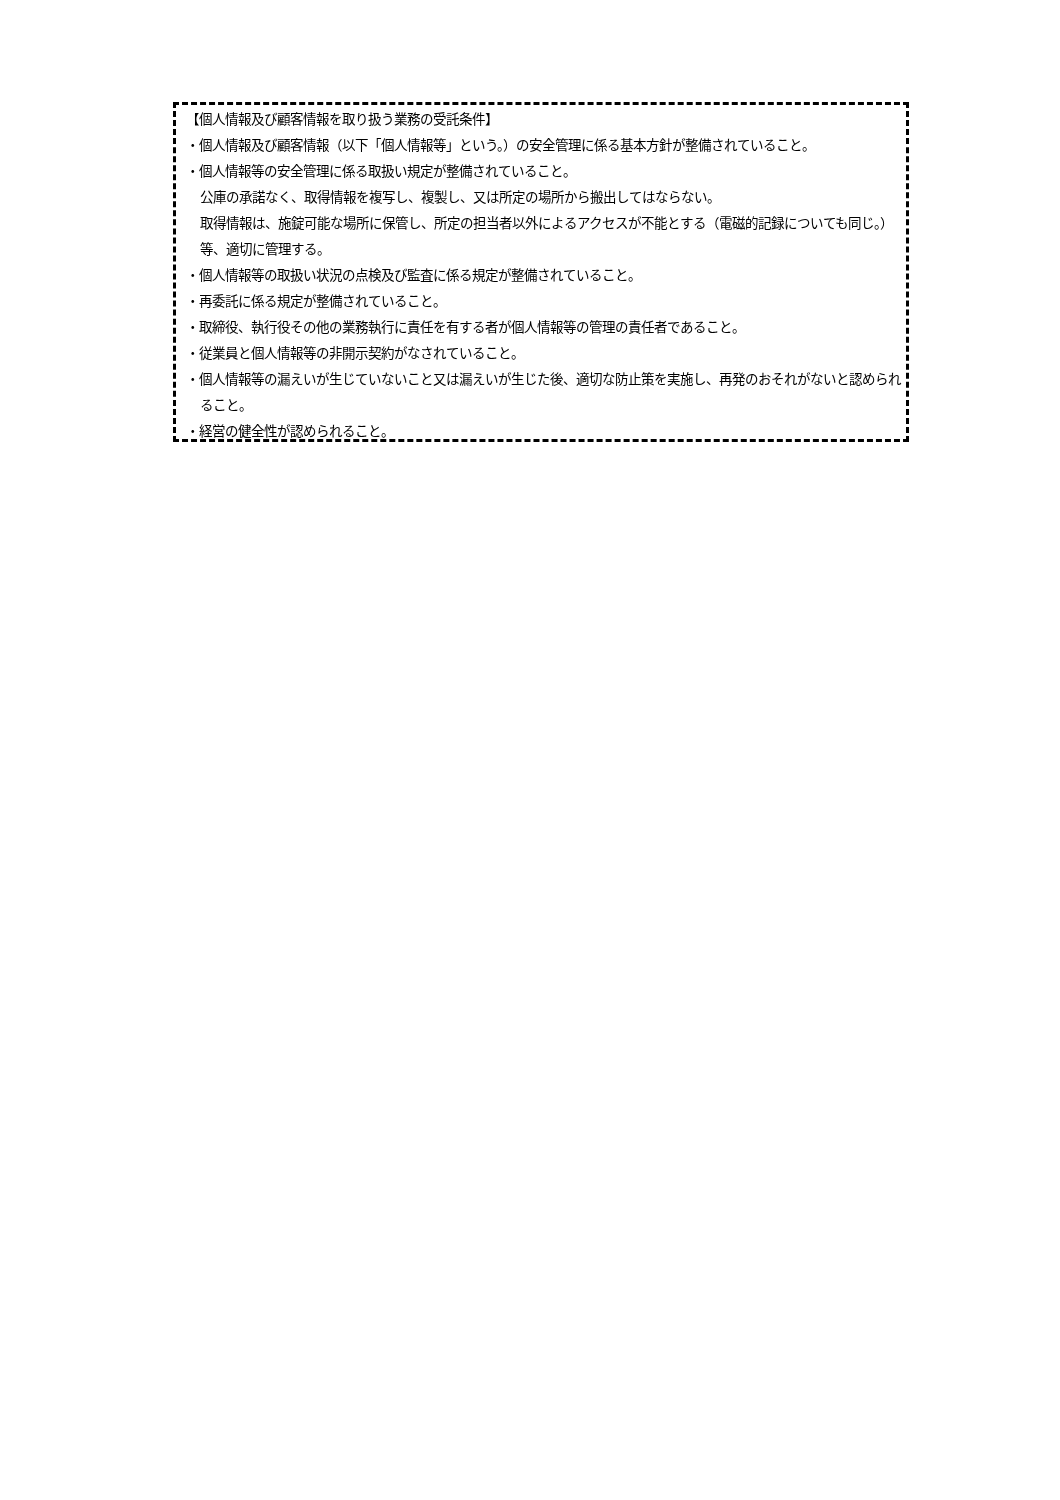【個人情報及び顧客情報を取り扱う業務の受託条件】
・個人情報及び顧客情報（以下「個人情報等」という。）の安全管理に係る基本方針が整備されていること。
・個人情報等の安全管理に係る取扱い規定が整備されていること。
公庫の承諾なく、取得情報を複写し、複製し、又は所定の場所から搬出してはならない。
取得情報は、施錠可能な場所に保管し、所定の担当者以外によるアクセスが不能とする（電磁的記録についても同じ。）等、適切に管理する。
・個人情報等の取扱い状況の点検及び監査に係る規定が整備されていること。
・再委託に係る規定が整備されていること。
・取締役、執行役その他の業務執行に責任を有する者が個人情報等の管理の責任者であること。
・従業員と個人情報等の非開示契約がなされていること。
・個人情報等の漏えいが生じていないこと又は漏えいが生じた後、適切な防止策を実施し、再発のおそれがないと認められること。
・経営の健全性が認められること。